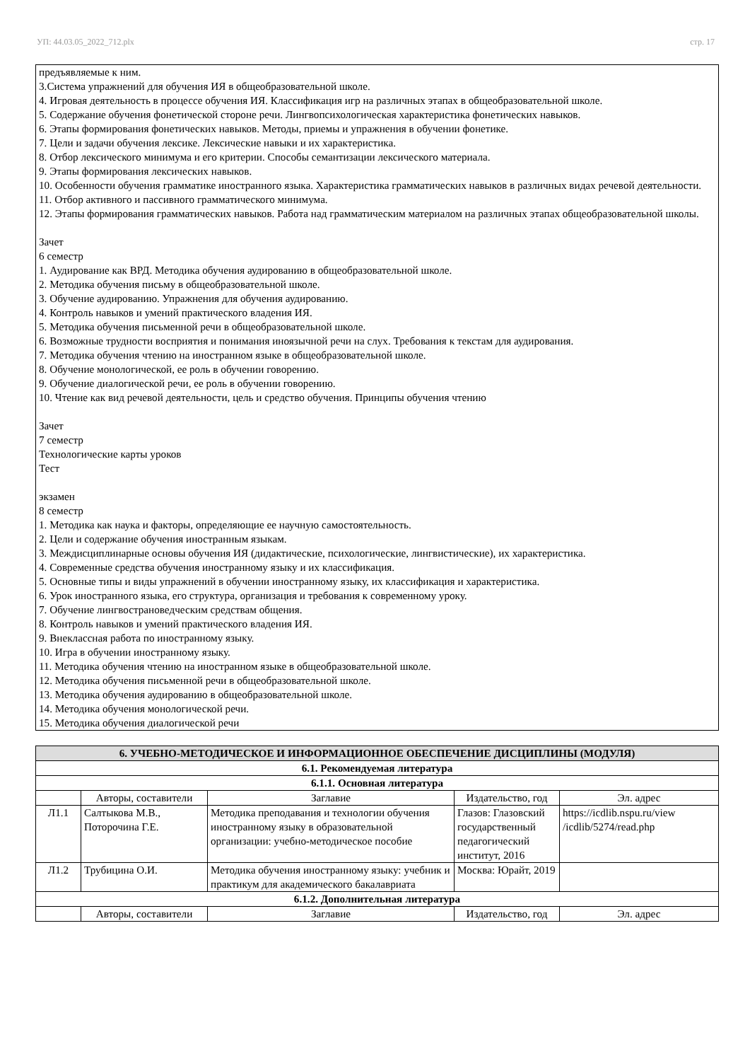УП: 44.03.05_2022_712.plx стр. 17
предъявляемые к ним.
3.Система упражнений для обучения ИЯ в общеобразовательной школе.
4. Игровая деятельность в процессе обучения ИЯ. Классификация игр на различных этапах в общеобразовательной школе.
5. Содержание обучения фонетической стороне речи. Лингвопсихологическая характеристика фонетических навыков.
6. Этапы формирования фонетических навыков. Методы, приемы и упражнения в обучении фонетике.
7. Цели и задачи обучения лексике. Лексические навыки и их характеристика.
8. Отбор лексического минимума и его критерии. Способы семантизации лексического материала.
9. Этапы формирования лексических навыков.
10. Особенности обучения грамматике иностранного языка. Характеристика грамматических навыков в различных видах речевой деятельности.
11. Отбор активного и пассивного грамматического минимума.
12. Этапы формирования грамматических навыков. Работа над грамматическим материалом на различных этапах общеобразовательной школы.
Зачет
6 семестр
1. Аудирование как ВРД. Методика обучения аудированию в общеобразовательной школе.
2. Методика обучения письму в общеобразовательной школе.
3. Обучение аудированию. Упражнения для обучения аудированию.
4. Контроль навыков и умений практического владения ИЯ.
5. Методика обучения письменной речи в общеобразовательной школе.
6. Возможные трудности восприятия и понимания иноязычной речи на слух. Требования к текстам для аудирования.
7. Методика обучения чтению на иностранном языке в общеобразовательной школе.
8. Обучение монологической, ее роль в обучении говорению.
9. Обучение диалогической речи, ее роль в обучении говорению.
10. Чтение как вид речевой деятельности, цель и средство обучения. Принципы обучения чтению
Зачет
7 семестр
Технологические карты уроков
Тест
экзамен
8 семестр
1. Методика как наука и факторы, определяющие ее научную самостоятельность.
2. Цели и содержание обучения иностранным языкам.
3. Междисциплинарные основы обучения ИЯ (дидактические, психологические, лингвистические), их характеристика.
4. Современные средства обучения иностранному языку и их классификация.
5. Основные типы и виды упражнений в обучении иностранному языку, их классификация и характеристика.
6. Урок иностранного языка, его структура, организация и требования к современному уроку.
7. Обучение лингвострановедческим средствам общения.
8. Контроль навыков и умений практического владения ИЯ.
9. Внеклассная работа по иностранному языку.
10. Игра в обучении иностранному языку.
11. Методика обучения чтению на иностранном языке в общеобразовательной школе.
12. Методика обучения письменной речи в общеобразовательной школе.
13. Методика обучения аудированию в общеобразовательной школе.
14. Методика обучения монологической речи.
15. Методика обучения диалогической речи
| 6. УЧЕБНО-МЕТОДИЧЕСКОЕ И ИНФОРМАЦИОННОЕ ОБЕСПЕЧЕНИЕ ДИСЦИПЛИНЫ (МОДУЛЯ) | | | | |
| --- | --- | --- | --- | --- |
| 6.1. Рекомендуемая литература | | | | |
| 6.1.1. Основная литература | | | | |
| | Авторы, составители | Заглавие | Издательство, год | Эл. адрес |
| Л1.1 | Салтыкова М.В., Поторочина Г.Е. | Методика преподавания и технологии обучения иностранному языку в образовательной организации: учебно-методическое пособие | Глазов: Глазовский государственный педагогический институт, 2016 | https://icdlib.nspu.ru/view /icdlib/5274/read.php |
| Л1.2 | Трубицина О.И. | Методика обучения иностранному языку: учебник и практикум для академического бакалавриата | Москва: Юрайт, 2019 | |
| 6.1.2. Дополнительная литература | | | | |
| | Авторы, составители | Заглавие | Издательство, год | Эл. адрес |